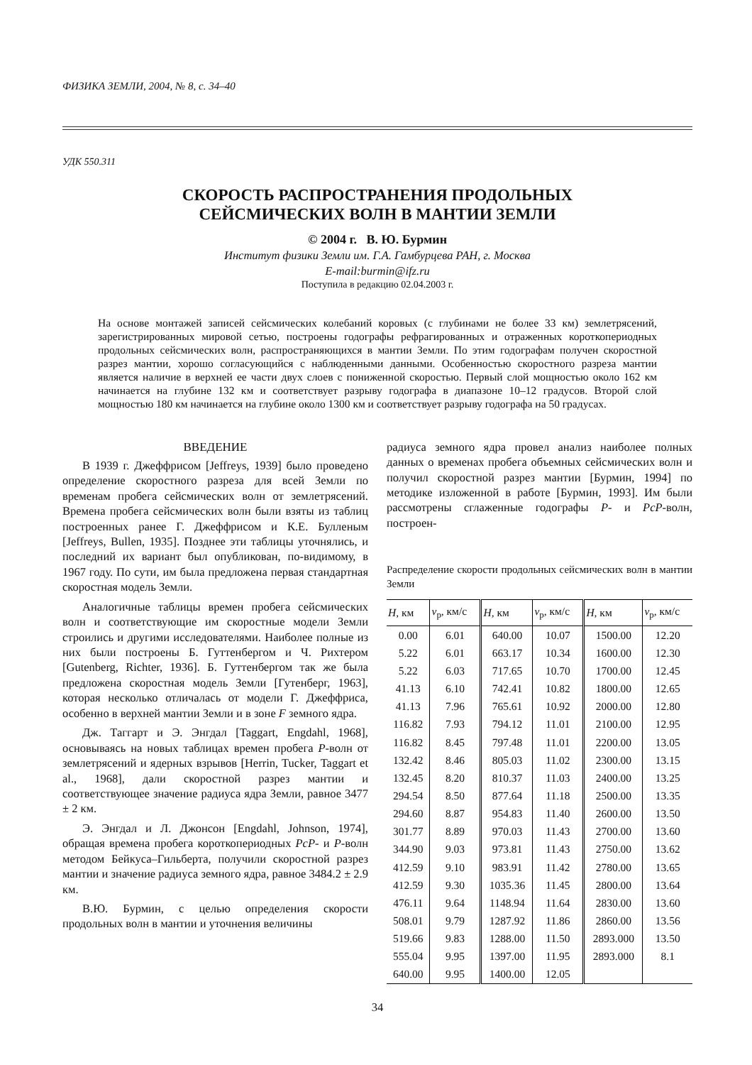ФИЗИКА ЗЕМЛИ, 2004, № 8, с. 34–40
УДК 550.311
СКОРОСТЬ РАСПРОСТРАНЕНИЯ ПРОДОЛЬНЫХ
СЕЙСМИЧЕСКИХ ВОЛН В МАНТИИ ЗЕМЛИ
© 2004 г. В. Ю. Бурмин
Институт физики Земли им. Г.А. Гамбурцева РАН, г. Москва
E-mail:burmin@ifz.ru
Поступила в редакцию 02.04.2003 г.
На основе монтажей записей сейсмических колебаний коровых (с глубинами не более 33 км) землетрясений, зарегистрированных мировой сетью, построены годографы рефрагированных и отраженных короткопериодных продольных сейсмических волн, распространяющихся в мантии Земли. По этим годографам получен скоростной разрез мантии, хорошо согласующийся с наблюденными данными. Особенностью скоростного разреза мантии является наличие в верхней ее части двух слоев с пониженной скоростью. Первый слой мощностью около 162 км начинается на глубине 132 км и соответствует разрыву годографа в диапазоне 10–12 градусов. Второй слой мощностью 180 км начинается на глубине около 1300 км и соответствует разрыву годографа на 50 градусах.
ВВЕДЕНИЕ
В 1939 г. Джеффрисом [Jeffreys, 1939] было проведено определение скоростного разреза для всей Земли по временам пробега сейсмических волн от землетрясений. Времена пробега сейсмических волн были взяты из таблиц построенных ранее Г. Джеффрисом и К.Е. Булленым [Jeffreys, Bullen, 1935]. Позднее эти таблицы уточнялись, и последний их вариант был опубликован, по-видимому, в 1967 году. По сути, им была предложена первая стандартная скоростная модель Земли.
Аналогичные таблицы времен пробега сейсмических волн и соответствующие им скоростные модели Земли строились и другими исследователями. Наиболее полные из них были построены Б. Гуттенбергом и Ч. Рихтером [Gutenberg, Richter, 1936]. Б. Гуттенбергом так же была предложена скоростная модель Земли [Гутенберг, 1963], которая несколько отличалась от модели Г. Джеффриса, особенно в верхней мантии Земли и в зоне F земного ядра.
Дж. Таггарт и Э. Энгдал [Taggart, Engdahl, 1968], основываясь на новых таблицах времен пробега P-волн от землетрясений и ядерных взрывов [Herrin, Tucker, Taggart et al., 1968], дали скоростной разрез мантии и соответствующее значение радиуса ядра Земли, равное 3477 ± 2 км.
Э. Энгдал и Л. Джонсон [Engdahl, Johnson, 1974], обращая времена пробега короткопериодных PcP- и P-волн методом Бейкуса–Гильберта, получили скоростной разрез мантии и значение радиуса земного ядра, равное 3484.2 ± 2.9 км.
В.Ю. Бурмин, с целью определения скорости продольных волн в мантии и уточнения величины
радиуса земного ядра провел анализ наиболее полных данных о временах пробега объемных сейсмических волн и получил скоростной разрез мантии [Бурмин, 1994] по методике изложенной в работе [Бурмин, 1993]. Им были рассмотрены сглаженные годографы P- и PcP-волн, построен-
Распределение скорости продольных сейсмических волн в мантии Земли
| H , км | v<sub>p</sub>, км/с | H , км | v<sub>p</sub>, км/с | H , км | v<sub>p</sub>, км/с |
| --- | --- | --- | --- | --- | --- |
| 0.00 | 6.01 | 640.00 | 10.07 | 1500.00 | 12.20 |
| 5.22 | 6.01 | 663.17 | 10.34 | 1600.00 | 12.30 |
| 5.22 | 6.03 | 717.65 | 10.70 | 1700.00 | 12.45 |
| 41.13 | 6.10 | 742.41 | 10.82 | 1800.00 | 12.65 |
| 41.13 | 7.96 | 765.61 | 10.92 | 2000.00 | 12.80 |
| 116.82 | 7.93 | 794.12 | 11.01 | 2100.00 | 12.95 |
| 116.82 | 8.45 | 797.48 | 11.01 | 2200.00 | 13.05 |
| 132.42 | 8.46 | 805.03 | 11.02 | 2300.00 | 13.15 |
| 132.45 | 8.20 | 810.37 | 11.03 | 2400.00 | 13.25 |
| 294.54 | 8.50 | 877.64 | 11.18 | 2500.00 | 13.35 |
| 294.60 | 8.87 | 954.83 | 11.40 | 2600.00 | 13.50 |
| 301.77 | 8.89 | 970.03 | 11.43 | 2700.00 | 13.60 |
| 344.90 | 9.03 | 973.81 | 11.43 | 2750.00 | 13.62 |
| 412.59 | 9.10 | 983.91 | 11.42 | 2780.00 | 13.65 |
| 412.59 | 9.30 | 1035.36 | 11.45 | 2800.00 | 13.64 |
| 476.11 | 9.64 | 1148.94 | 11.64 | 2830.00 | 13.60 |
| 508.01 | 9.79 | 1287.92 | 11.86 | 2860.00 | 13.56 |
| 519.66 | 9.83 | 1288.00 | 11.50 | 2893.000 | 13.50 |
| 555.04 | 9.95 | 1397.00 | 11.95 | 2893.000 | 8.1 |
| 640.00 | 9.95 | 1400.00 | 12.05 | | |
34